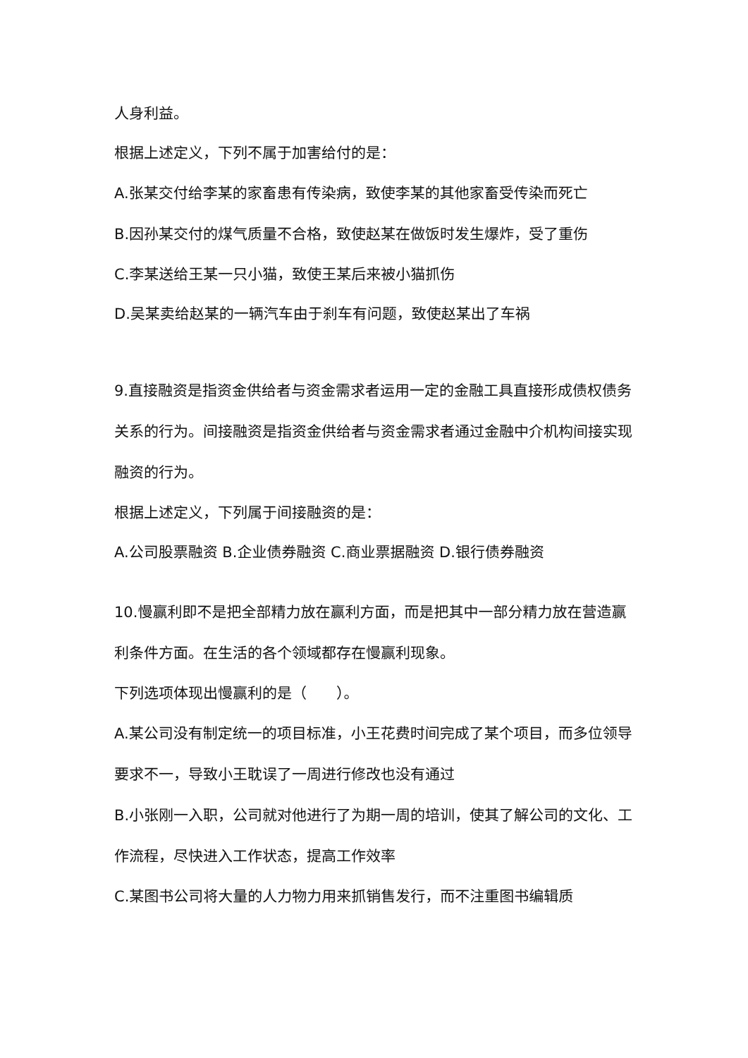人身利益。
根据上述定义，下列不属于加害给付的是：
A.张某交付给李某的家畜患有传染病，致使李某的其他家畜受传染而死亡
B.因孙某交付的煤气质量不合格，致使赵某在做饭时发生爆炸，受了重伤
C.李某送给王某一只小猫，致使王某后来被小猫抓伤
D.吴某卖给赵某的一辆汽车由于刹车有问题，致使赵某出了车祸
9.直接融资是指资金供给者与资金需求者运用一定的金融工具直接形成债权债务关系的行为。间接融资是指资金供给者与资金需求者通过金融中介机构间接实现融资的行为。
根据上述定义，下列属于间接融资的是：
A.公司股票融资 B.企业债券融资 C.商业票据融资 D.银行债券融资
10.慢赢利即不是把全部精力放在赢利方面，而是把其中一部分精力放在营造赢利条件方面。在生活的各个领域都存在慢赢利现象。
下列选项体现出慢赢利的是（　　）。
A.某公司没有制定统一的项目标准，小王花费时间完成了某个项目，而多位领导要求不一，导致小王耽误了一周进行修改也没有通过
B.小张刚一入职，公司就对他进行了为期一周的培训，使其了解公司的文化、工作流程，尽快进入工作状态，提高工作效率
C.某图书公司将大量的人力物力用来抓销售发行，而不注重图书编辑质